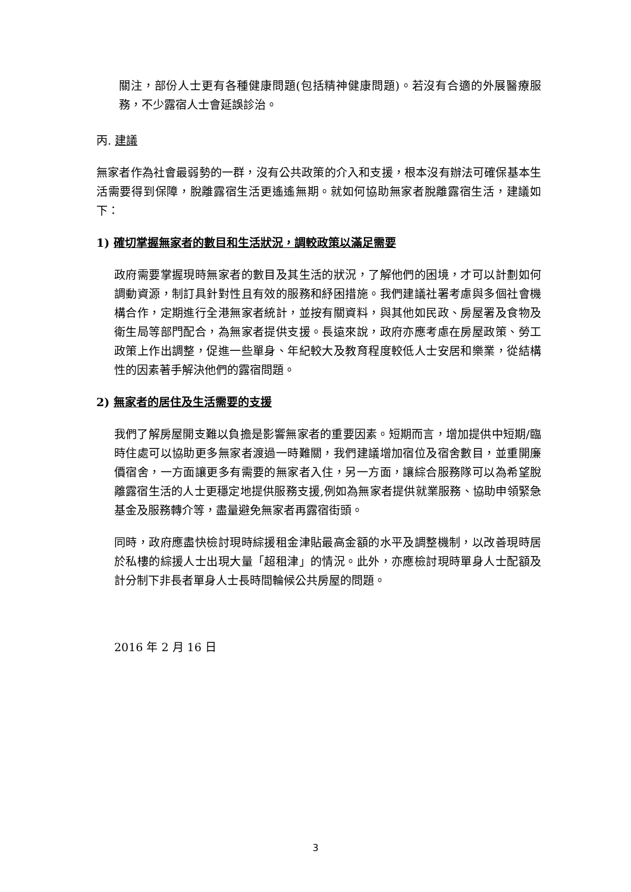關注，部份人士更有各種健康問題(包括精神健康問題)。若沒有合適的外展醫療服務，不少露宿人士會延誤診治。
丙. 建議
無家者作為社會最弱勢的一群，沒有公共政策的介入和支援，根本沒有辦法可確保基本生活需要得到保障，脫離露宿生活更遙遙無期。就如何協助無家者脫離露宿生活，建議如下：
1) 確切掌握無家者的數目和生活狀況，調較政策以滿足需要
政府需要掌握現時無家者的數目及其生活的狀況，了解他們的困境，才可以計劃如何調動資源，制訂具針對性且有效的服務和紓困措施。我們建議社署考慮與多個社會機構合作，定期進行全港無家者統計，並按有關資料，與其他如民政、房屋署及食物及衛生局等部門配合，為無家者提供支援。長遠來說，政府亦應考慮在房屋政策、勞工政策上作出調整，促進一些單身、年紀較大及教育程度較低人士安居和樂業，從結構性的因素著手解決他們的露宿問題。
2) 無家者的居住及生活需要的支援
我們了解房屋開支難以負擔是影響無家者的重要因素。短期而言，增加提供中短期/臨時住處可以協助更多無家者渡過一時難關，我們建議增加宿位及宿舍數目，並重開廉價宿舍，一方面讓更多有需要的無家者入住，另一方面，讓綜合服務隊可以為希望脫離露宿生活的人士更穩定地提供服務支援,例如為無家者提供就業服務、協助申領緊急基金及服務轉介等，盡量避免無家者再露宿街頭。
同時，政府應盡快檢討現時綜援租金津貼最高金額的水平及調整機制，以改善現時居於私樓的綜援人士出現大量「超租津」的情況。此外，亦應檢討現時單身人士配額及計分制下非長者單身人士長時間輪候公共房屋的問題。
2016 年 2 月 16 日
3